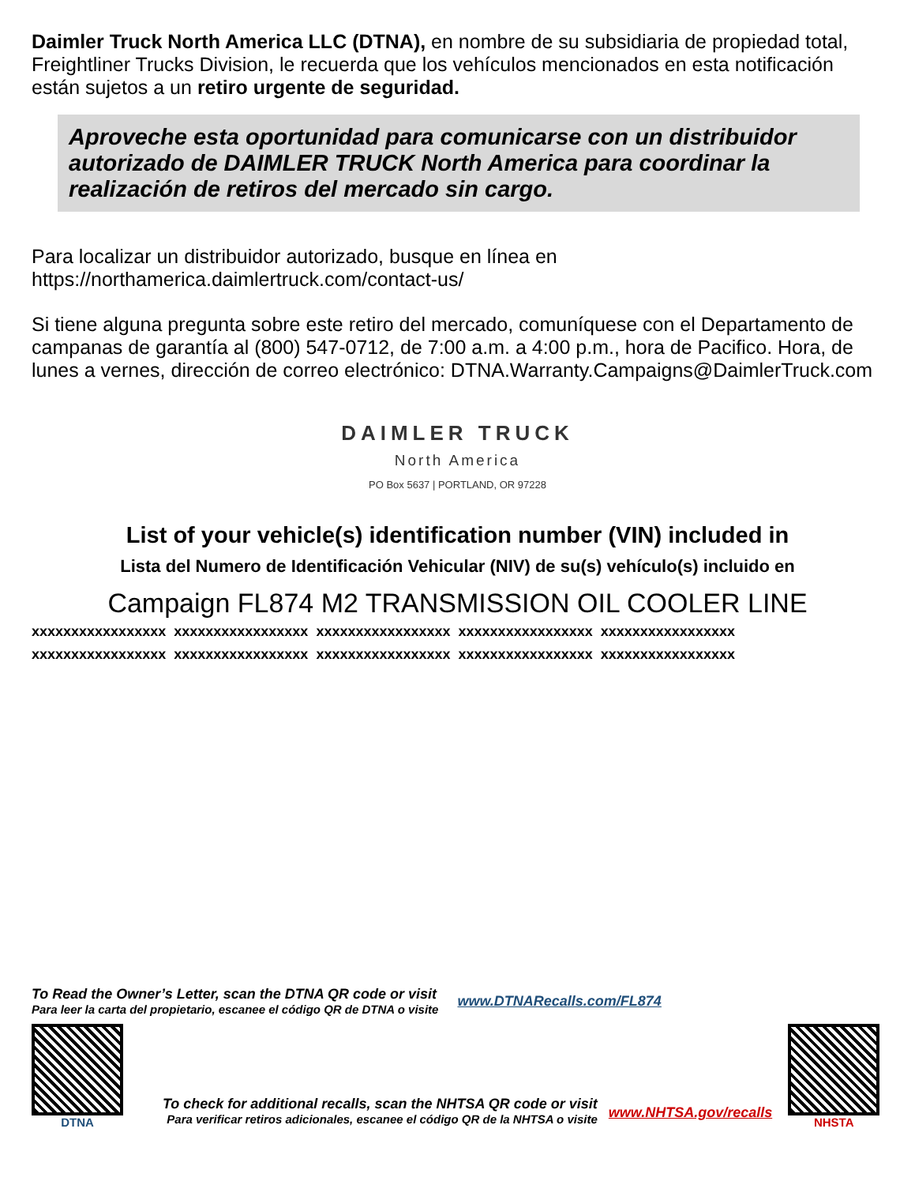Daimler Truck North America LLC (DTNA), en nombre de su subsidiaria de propiedad total, Freightliner Trucks Division, le recuerda que los vehículos mencionados en esta notificación están sujetos a un retiro urgente de seguridad.
Aproveche esta oportunidad para comunicarse con un distribuidor autorizado de DAIMLER TRUCK North America para coordinar la realización de retiros del mercado sin cargo.
Para localizar un distribuidor autorizado, busque en línea en
https://northamerica.daimlertruck.com/contact-us/
Si tiene alguna pregunta sobre este retiro del mercado, comuníquese con el Departamento de campanas de garantía al (800) 547-0712, de 7:00 a.m. a 4:00 p.m., hora de Pacifico. Hora, de lunes a vernes, dirección de correo electrónico: DTNA.Warranty.Campaigns@DaimlerTruck.com
DAIMLER TRUCK
North America
PO Box 5637 | PORTLAND, OR 97228
List of your vehicle(s) identification number (VIN) included in
Lista del Numero de Identificación Vehicular (NIV) de su(s) vehículo(s) incluido en
Campaign FL874 M2 TRANSMISSION OIL COOLER LINE
| xxxxxxxxxxxxxxxxx | xxxxxxxxxxxxxxxxx | xxxxxxxxxxxxxxxxx | xxxxxxxxxxxxxxxxx | xxxxxxxxxxxxxxxxx |
| xxxxxxxxxxxxxxxxx | xxxxxxxxxxxxxxxxx | xxxxxxxxxxxxxxxxx | xxxxxxxxxxxxxxxxx | xxxxxxxxxxxxxxxxx |
To Read the Owner’s Letter, scan the DTNA QR code or visit
Para leer la carta del propietario, escanee el código QR de DTNA o visite
www.DTNARecalls.com/FL874
DTNA
To check for additional recalls, scan the NHTSA QR code or visit
Para verificar retiros adicionales, escanee el código QR de la NHTSA o visite
www.NHTSA.gov/recalls
NHSTA